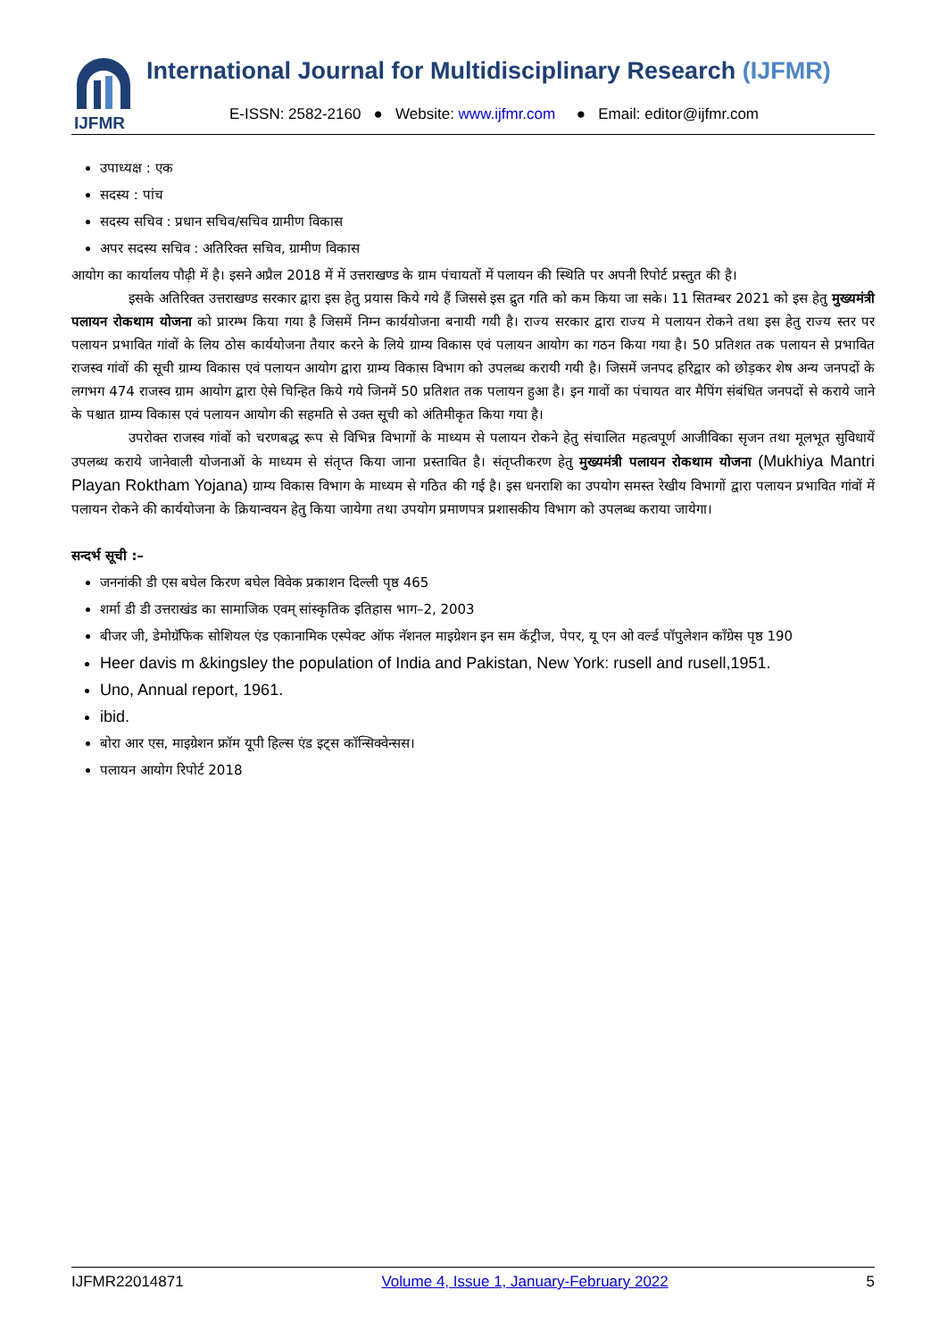IJFMR
International Journal for Multidisciplinary Research (IJFMR)
E-ISSN: 2582-2160 ● Website: www.ijfmr.com ● Email: editor@ijfmr.com
उपाध्यक्ष : एक
सदस्य : पांच
सदस्य सचिव : प्रधान सचिव/सचिव ग्रामीण विकास
अपर सदस्य सचिव : अतिरिक्त सचिव, ग्रामीण विकास
आयोग का कार्यालय पौढ़ी में है। इसने अप्रैल 2018 में में उत्तराखण्ड के ग्राम पंचायतों में पलायन की स्थिति पर अपनी रिपोर्ट प्रस्तुत की है।
इसके अतिरिक्त उत्तराखण्ड सरकार द्वारा इस हेतु प्रयास किये गये हैं जिससे इस द्रुत गति को कम किया जा सके। 11 सितम्बर 2021 को इस हेतु मुख्यमंत्री पलायन रोकथाम योजना को प्रारम्भ किया गया है जिसमें निम्न कार्ययोजना बनायी गयी है। राज्य सरकार द्वारा राज्य मे पलायन रोकने तथा इस हेतु राज्य स्तर पर पलायन प्रभावित गांवों के लिय ठोस कार्ययोजना तैयार करने के लिये ग्राम्य विकास एवं पलायन आयोग का गठन किया गया है। 50 प्रतिशत तक पलायन से प्रभावित राजस्व गांवों की सूची ग्राम्य विकास एवं पलायन आयोग द्वारा ग्राम्य विकास विभाग को उपलब्ध करायी गयी है। जिसमें जनपद हरिद्वार को छोड़कर शेष अन्य जनपदों के लगभग 474 राजस्व ग्राम आयोग द्वारा ऐसे चिन्हित किये गये जिनमें 50 प्रतिशत तक पलायन हुआ है। इन गावों का पंचायत वार मैपिंग संबंधित जनपदों से कराये जाने के पश्चात ग्राम्य विकास एवं पलायन आयोग की सहमति से उक्त सूची को अंतिमीकृत किया गया है।
उपरोक्त राजस्व गांवों को चरणबद्ध रूप से विभिन्न विभागों के माध्यम से पलायन रोकने हेतु संचालित महत्वपूर्ण आजीविका सृजन तथा मूलभूत सुविधायें उपलब्ध कराये जानेवाली योजनाओं के माध्यम से संतृप्त किया जाना प्रस्तावित है। संतृप्तीकरण हेतु मुख्यमंत्री पलायन रोकथाम योजना (Mukhiya Mantri Playan Roktham Yojana) ग्राम्य विकास विभाग के माध्यम से गठित की गई है। इस धनराशि का उपयोग समस्त रेखीय विभागों द्वारा पलायन प्रभावित गांवों में पलायन रोकने की कार्ययोजना के क्रियान्वयन हेतु किया जायेगा तथा उपयोग प्रमाणपत्र प्रशासकीय विभाग को उपलब्ध कराया जायेगा।
सन्दर्भ सूची :–
जननांकी डी एस बघेल किरण बघेल विवेक प्रकाशन दिल्ली पृष्ठ 465
शर्मा डी डी उत्तराखंड का सामाजिक एवम् सांस्कृतिक इतिहास भाग–2, 2003
बीजर जी, डेमोग्रॅफिक सोशियल एंड एकानामिक एस्पेक्ट ऑफ नॅशनल माइग्रेशन इन सम कॅट्रीज, पेपर, यू एन ओ वर्ल्ड पॉपुलेशन कॉंग्रेस पृष्ठ 190
Heer davis m &kingsley the population of India and Pakistan, New York: rusell and rusell,1951.
Uno, Annual report, 1961.
ibid.
बोरा आर एस, माइग्रेशन फ्रॉम यूपी हिल्स एंड इट्स कॉन्सिक्वेन्सस।
पलायन आयोग रिपोर्ट 2018
IJFMR22014871 Volume 4, Issue 1, January-February 2022 5